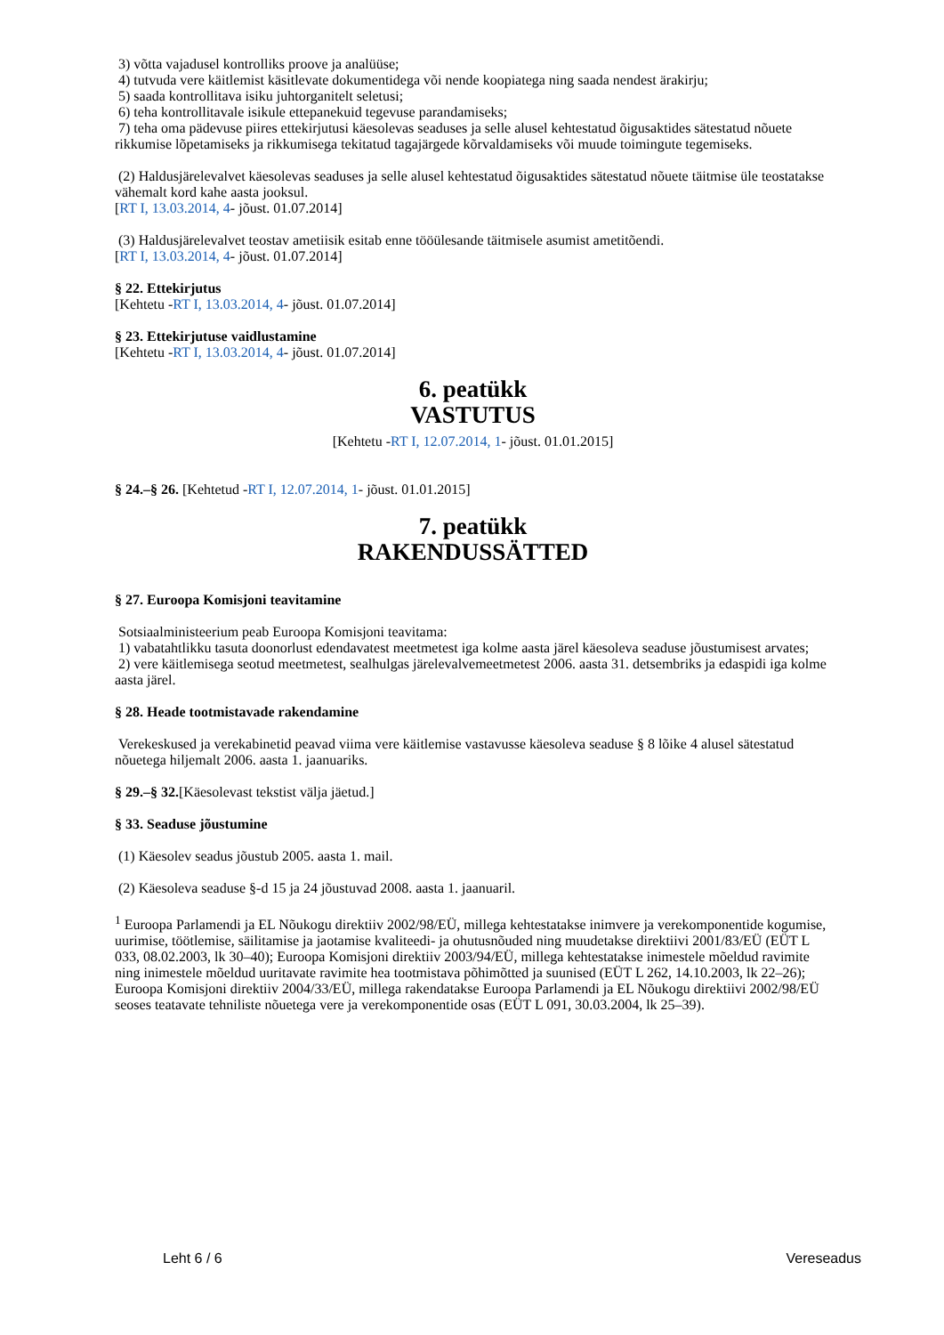3) võtta vajadusel kontrolliks proove ja analüüse;
4) tutvuda vere käitlemist käsitlevate dokumentidega või nende koopiatega ning saada nendest ärakirju;
5) saada kontrollitava isiku juhtorganitelt seletusi;
6) teha kontrollitavale isikule ettepanekuid tegevuse parandamiseks;
7) teha oma pädevuse piires ettekirjutusi käesolevas seaduses ja selle alusel kehtestatud õigusaktides sätestatud nõuete rikkumise lõpetamiseks ja rikkumisega tekitatud tagajärgede kõrvaldamiseks või muude toimingute tegemiseks.
(2) Haldusjärelevalvet käesolevas seaduses ja selle alusel kehtestatud õigusaktides sätestatud nõuete täitmise üle teostatakse vähemalt kord kahe aasta jooksul.
[RT I, 13.03.2014, 4- jõust. 01.07.2014]
(3) Haldusjärelevalvet teostav ametiisik esitab enne tööülesande täitmisele asumist ametitõendi.
[RT I, 13.03.2014, 4- jõust. 01.07.2014]
§ 22. Ettekirjutus
[Kehtetu -RT I, 13.03.2014, 4- jõust. 01.07.2014]
§ 23. Ettekirjutuse vaidlustamine
[Kehtetu -RT I, 13.03.2014, 4- jõust. 01.07.2014]
6. peatükk
VASTUTUS
[Kehtetu -RT I, 12.07.2014, 1- jõust. 01.01.2015]
§ 24.–§ 26. [Kehtetud -RT I, 12.07.2014, 1- jõust. 01.01.2015]
7. peatükk
RAKENDUSSÄTTED
§ 27. Euroopa Komisjoni teavitamine
Sotsiaalministeerium peab Euroopa Komisjoni teavitama:
1) vabatahtlikku tasuta doonorlust edendavatest meetmetest iga kolme aasta järel käesoleva seaduse jõustumisest arvates;
2) vere käitlemisega seotud meetmetest, sealhulgas järelevalvemeetmetest 2006. aasta 31. detsembriks ja edaspidi iga kolme aasta järel.
§ 28. Heade tootmistavade rakendamine
Verekeskused ja verekabinetid peavad viima vere käitlemise vastavusse käesoleva seaduse § 8 lõike 4 alusel sätestatud nõuetega hiljemalt 2006. aasta 1. jaanuariks.
§ 29.–§ 32.[Käesolevast tekstist välja jäetud.]
§ 33. Seaduse jõustumine
(1) Käesolev seadus jõustub 2005. aasta 1. mail.
(2) Käesoleva seaduse §-d 15 ja 24 jõustuvad 2008. aasta 1. jaanuaril.
<sup>1</sup> Euroopa Parlamendi ja EL Nõukogu direktiiv 2002/98/EÜ, millega kehtestatakse inimvere ja verekomponentide kogumise, uurimise, töötlemise, säilitamise ja jaotamise kvaliteedi- ja ohutusnõuded ning muudetakse direktiivi 2001/83/EÜ (EÜT L 033, 08.02.2003, lk 30–40); Euroopa Komisjoni direktiiv 2003/94/EÜ, millega kehtestatakse inimestele mõeldud ravimite ning inimestele mõeldud uuritavate ravimite hea tootmistava põhimõtted ja suunised (EÜT L 262, 14.10.2003, lk 22–26); Euroopa Komisjoni direktiiv 2004/33/EÜ, millega rakendatakse Euroopa Parlamendi ja EL Nõukogu direktiivi 2002/98/EÜ seoses teatavate tehniliste nõuetega vere ja verekomponentide osas (EÜT L 091, 30.03.2004, lk 25–39).
Leht 6 / 6 Vereseadus